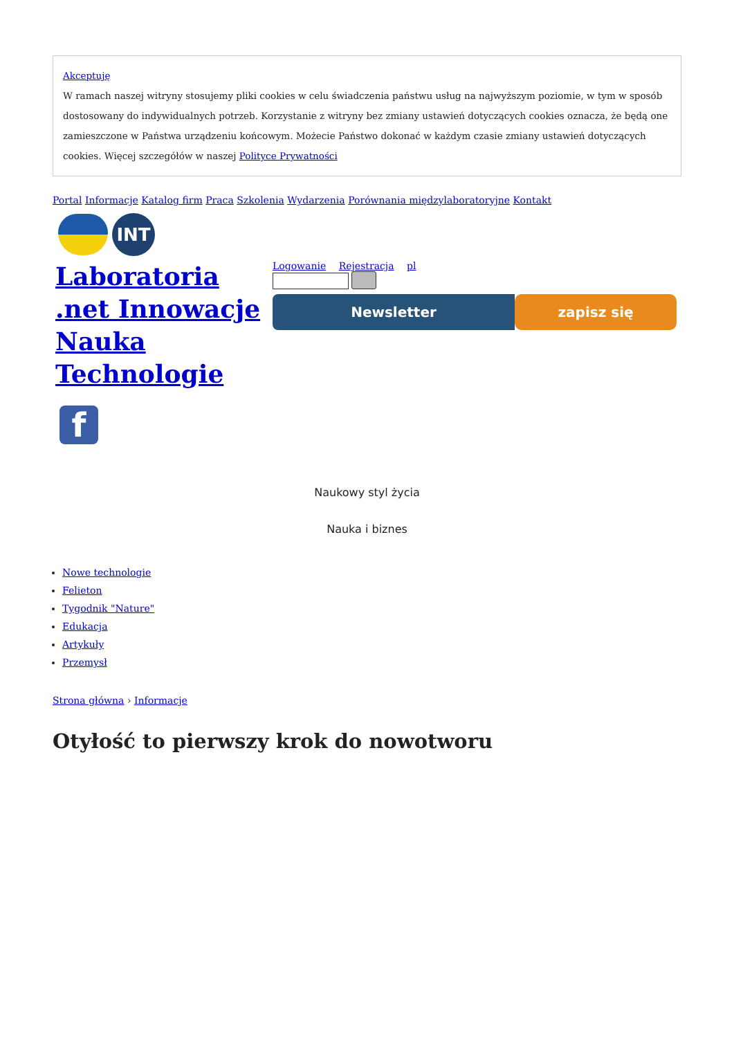Akceptuję
W ramach naszej witryny stosujemy pliki cookies w celu świadczenia państwu usług na najwyższym poziomie, w tym w sposób dostosowany do indywidualnych potrzeb. Korzystanie z witryny bez zmiany ustawień dotyczących cookies oznacza, że będą one zamieszczone w Państwa urządzeniu końcowym. Możecie Państwo dokonać w każdym czasie zmiany ustawień dotyczących cookies. Więcej szczegółów w naszej Polityce Prywatności
Portal Informacje Katalog firm Praca Szkolenia Wydarzenia Porównania międzylaboratoryjne Kontakt
INT
Laboratoria .net Innowacje Nauka Technologie
Logowanie Rejestracja pl
Newsletter zapisz się
f
Naukowy styl życia
Nauka i biznes
Nowe technologie
Felieton
Tygodnik "Nature"
Edukacja
Artykuły
Przemysł
Strona główna › Informacje
Otyłość to pierwszy krok do nowotworu